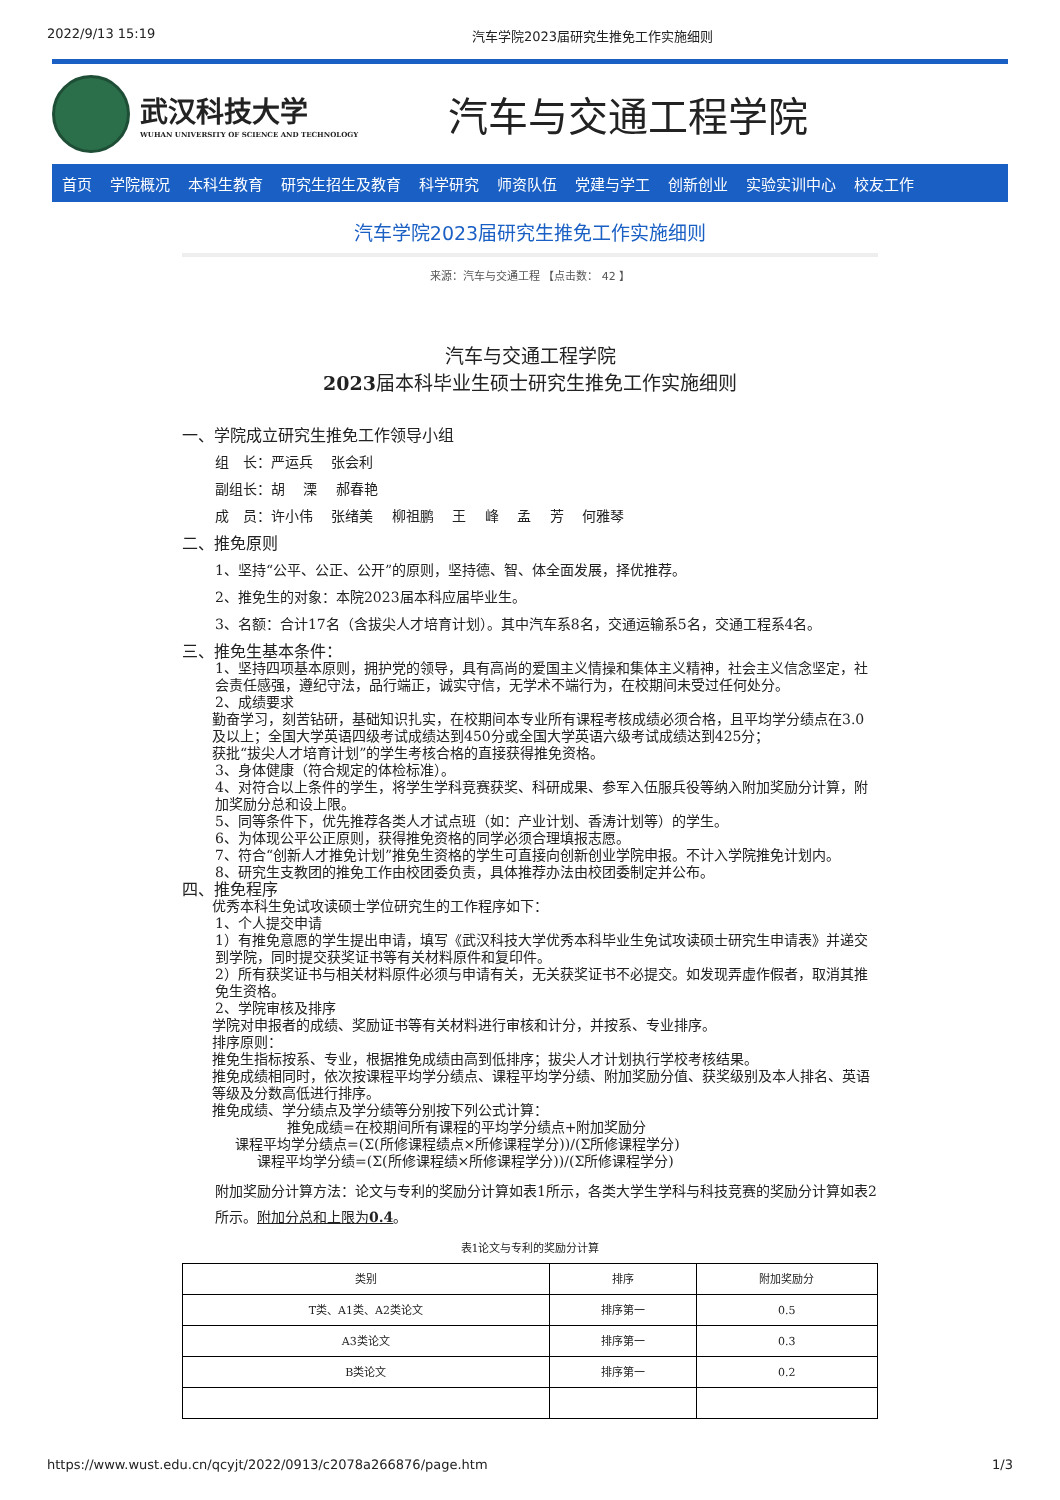2022/9/13 15:19 汽车学院2023届研究生推免工作实施细则
武汉科技大学
WUHAN UNIVERSITY OF SCIENCE AND TECHNOLOGY
汽车与交通工程学院
首页 学院概况 本科生教育 研究生招生及教育 科学研究 师资队伍 党建与学工 创新创业 实验实训中心 校友工作
汽车学院2023届研究生推免工作实施细则
来源：汽车与交通工程 【点击数： 42 】
汽车与交通工程学院
2023届本科毕业生硕士研究生推免工作实施细则
一、学院成立研究生推免工作领导小组
组　长：严运兵　 张会利
副组长：胡　 溧　 郝春艳
成　员：许小伟　 张绪美　 柳祖鹏　 王　 峰　 孟　 芳　 何雅琴
二、推免原则
1、坚持“公平、公正、公开”的原则，坚持德、智、体全面发展，择优推荐。
2、推免生的对象：本院2023届本科应届毕业生。
3、名额：合计17名（含拔尖人才培育计划）。其中汽车系8名，交通运输系5名，交通工程系4名。
三、推免生基本条件：
1、坚持四项基本原则，拥护党的领导，具有高尚的爱国主义情操和集体主义精神，社会主义信念坚定，社会责任感强，遵纪守法，品行端正，诚实守信，无学术不端行为，在校期间未受过任何处分。
2、成绩要求
勤奋学习，刻苦钻研，基础知识扎实，在校期间本专业所有课程考核成绩必须合格，且平均学分绩点在3.0及以上；全国大学英语四级考试成绩达到450分或全国大学英语六级考试成绩达到425分；
获批“拔尖人才培育计划”的学生考核合格的直接获得推免资格。
3、身体健康（符合规定的体检标准）。
4、对符合以上条件的学生，将学生学科竞赛获奖、科研成果、参军入伍服兵役等纳入附加奖励分计算，附加奖励分总和设上限。
5、同等条件下，优先推荐各类人才试点班（如：产业计划、香涛计划等）的学生。
6、为体现公平公正原则，获得推免资格的同学必须合理填报志愿。
7、符合“创新人才推免计划”推免生资格的学生可直接向创新创业学院申报。不计入学院推免计划内。
8、研究生支教团的推免工作由校团委负责，具体推荐办法由校团委制定并公布。
四、推免程序
优秀本科生免试攻读硕士学位研究生的工作程序如下：
1、个人提交申请
1）有推免意愿的学生提出申请，填写《武汉科技大学优秀本科毕业生免试攻读硕士研究生申请表》并递交到学院，同时提交获奖证书等有关材料原件和复印件。
2）所有获奖证书与相关材料原件必须与申请有关，无关获奖证书不必提交。如发现弄虚作假者，取消其推免生资格。
2、学院审核及排序
学院对申报者的成绩、奖励证书等有关材料进行审核和计分，并按系、专业排序。
排序原则：
推免生指标按系、专业，根据推免成绩由高到低排序；拔尖人才计划执行学校考核结果。
推免成绩相同时，依次按课程平均学分绩点、课程平均学分绩、附加奖励分值、获奖级别及本人排名、英语等级及分数高低进行排序。
推免成绩、学分绩点及学分绩等分别按下列公式计算：
推免成绩=在校期间所有课程的平均学分绩点+附加奖励分
课程平均学分绩点=(Σ(所修课程绩点×所修课程学分))/(Σ所修课程学分)
课程平均学分绩=(Σ(所修课程绩×所修课程学分))/(Σ所修课程学分)
附加奖励分计算方法：论文与专利的奖励分计算如表1所示，各类大学生学科与科技竞赛的奖励分计算如表2所示。附加分总和上限为0.4。
表1论文与专利的奖励分计算
| 类别 | 排序 | 附加奖励分 |
| --- | --- | --- |
| T类、A1类、A2类论文 | 排序第一 | 0.5 |
| A3类论文 | 排序第一 | 0.3 |
| B类论文 | 排序第一 | 0.2 |
https://www.wust.edu.cn/qcyjt/2022/0913/c2078a266876/page.htm 1/3